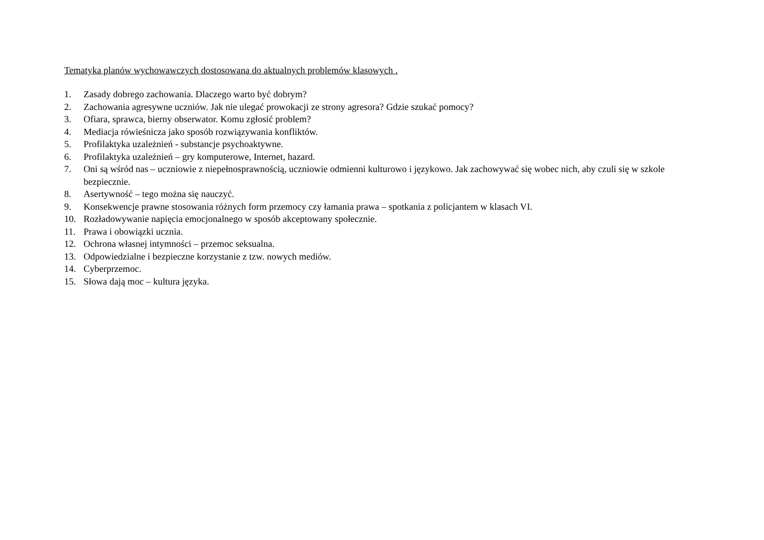Tematyka planów wychowawczych dostosowana do aktualnych problemów klasowych .
1. Zasady dobrego zachowania. Dlaczego warto być dobrym?
2. Zachowania agresywne uczniów. Jak nie ulegać prowokacji ze strony agresora? Gdzie szukać pomocy?
3. Ofiara, sprawca, bierny obserwator. Komu zgłosić problem?
4. Mediacja rówieśnicza jako sposób rozwiązywania konfliktów.
5. Profilaktyka uzależnień - substancje psychoaktywne.
6. Profilaktyka uzależnień – gry komputerowe, Internet, hazard.
7. Oni są wśród nas – uczniowie z niepełnosprawnością, uczniowie odmienni kulturowo i językowo. Jak zachowywać się wobec nich, aby czuli się w szkole bezpiecznie.
8. Asertywność – tego można się nauczyć.
9. Konsekwencje prawne stosowania różnych form przemocy czy łamania prawa – spotkania z policjantem w klasach VI.
10. Rozładowywanie napięcia emocjonalnego w sposób akceptowany społecznie.
11. Prawa i obowiązki ucznia.
12. Ochrona własnej intymności – przemoc seksualna.
13. Odpowiedzialne i bezpieczne korzystanie z tzw. nowych mediów.
14. Cyberprzemoc.
15. Słowa dają moc – kultura języka.